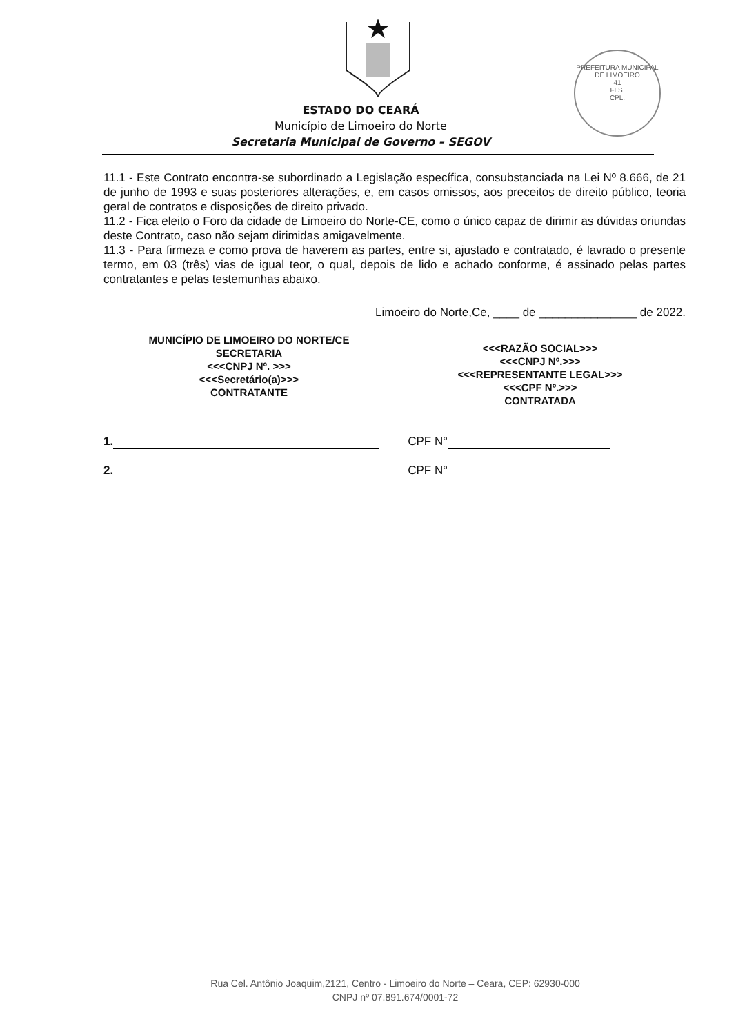PREFEITURA MUNICIPAL DE LIMOEIRO
41
FLS.
CPL.
ESTADO DO CEARÁ
Município de Limoeiro do Norte
Secretaria Municipal de Governo – SEGOV
11.1 - Este Contrato encontra-se subordinado a Legislação específica, consubstanciada na Lei Nº 8.666, de 21 de junho de 1993 e suas posteriores alterações, e, em casos omissos, aos preceitos de direito público, teoria geral de contratos e disposições de direito privado.
11.2 - Fica eleito o Foro da cidade de Limoeiro do Norte-CE, como o único capaz de dirimir as dúvidas oriundas deste Contrato, caso não sejam dirimidas amigavelmente.
11.3 - Para firmeza e como prova de haverem as partes, entre si, ajustado e contratado, é lavrado o presente termo, em 03 (três) vias de igual teor, o qual, depois de lido e achado conforme, é assinado pelas partes contratantes e pelas testemunhas abaixo.
Limoeiro do Norte,Ce, ____ de _______________ de 2022.
MUNICÍPIO DE LIMOEIRO DO NORTE/CE
SECRETARIA
<<<CNPJ Nº. >>>
<<<Secretário(a)>>>
CONTRATANTE
<<<RAZÃO SOCIAL>>>
<<<CNPJ Nº.>>>
<<<REPRESENTANTE LEGAL>>>
<<<CPF Nº.>>>
CONTRATADA
1. CPF N°
2. CPF N°
Rua Cel. Antônio Joaquim,2121, Centro - Limoeiro do Norte – Ceara, CEP: 62930-000
CNPJ nº 07.891.674/0001-72